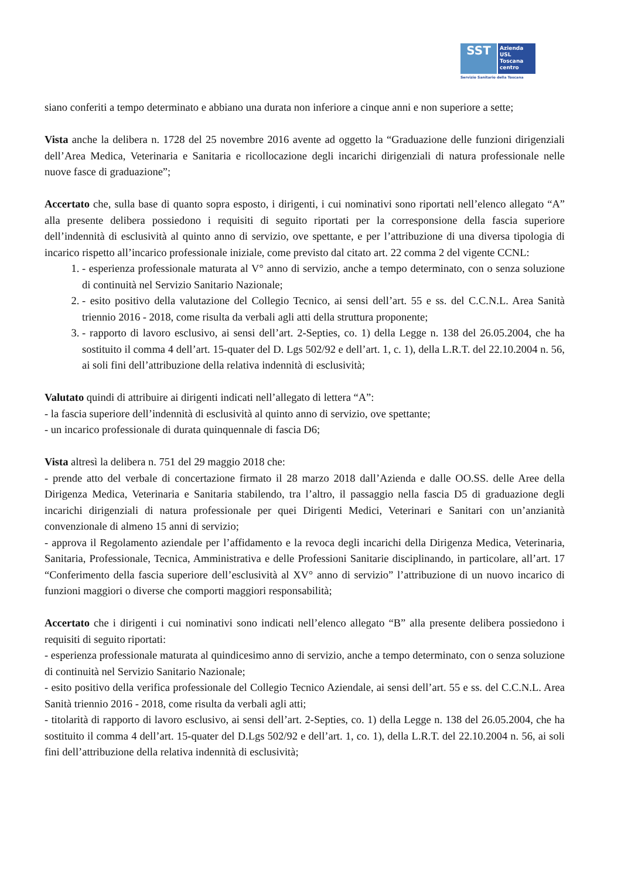SST
Azienda
USL
Toscana
centro
Servizio Sanitario della Toscana
siano conferiti a tempo determinato e abbiano una durata non inferiore a cinque anni e non superiore a sette;
Vista anche la delibera n. 1728 del 25 novembre 2016 avente ad oggetto la “Graduazione delle funzioni dirigenziali dell’Area Medica, Veterinaria e Sanitaria e ricollocazione degli incarichi dirigenziali di natura professionale nelle nuove fasce di graduazione”;
Accertato che, sulla base di quanto sopra esposto, i dirigenti, i cui nominativi sono riportati nell’elenco allegato “A” alla presente delibera possiedono i requisiti di seguito riportati per la corresponsione della fascia superiore dell’indennità di esclusività al quinto anno di servizio, ove spettante, e per l’attribuzione di una diversa tipologia di incarico rispetto all’incarico professionale iniziale, come previsto dal citato art. 22 comma 2 del vigente CCNL:
1. - esperienza professionale maturata al V° anno di servizio, anche a tempo determinato, con o senza soluzione di continuità nel Servizio Sanitario Nazionale;
2. - esito positivo della valutazione del Collegio Tecnico, ai sensi dell’art. 55 e ss. del C.C.N.L. Area Sanità triennio 2016 - 2018, come risulta da verbali agli atti della struttura proponente;
3. - rapporto di lavoro esclusivo, ai sensi dell’art. 2-Septies, co. 1) della Legge n. 138 del 26.05.2004, che ha sostituito il comma 4 dell’art. 15-quater del D. Lgs 502/92 e dell’art. 1, c. 1), della L.R.T. del 22.10.2004 n. 56, ai soli fini dell’attribuzione della relativa indennità di esclusività;
Valutato quindi di attribuire ai dirigenti indicati nell’allegato di lettera “A”:
- la fascia superiore dell’indennità di esclusività al quinto anno di servizio, ove spettante;
- un incarico professionale di durata quinquennale di fascia D6;
Vista altresì la delibera n. 751 del 29 maggio 2018 che:
- prende atto del verbale di concertazione firmato il 28 marzo 2018 dall’Azienda e dalle OO.SS. delle Aree della Dirigenza Medica, Veterinaria e Sanitaria stabilendo, tra l’altro, il passaggio nella fascia D5 di graduazione degli incarichi dirigenziali di natura professionale per quei Dirigenti Medici, Veterinari e Sanitari con un’anzianità convenzionale di almeno 15 anni di servizio;
- approva il Regolamento aziendale per l’affidamento e la revoca degli incarichi della Dirigenza Medica, Veterinaria, Sanitaria, Professionale, Tecnica, Amministrativa e delle Professioni Sanitarie disciplinando, in particolare, all’art. 17 “Conferimento della fascia superiore dell’esclusività al XV° anno di servizio” l’attribuzione di un nuovo incarico di funzioni maggiori o diverse che comporti maggiori responsabilità;
Accertato che i dirigenti i cui nominativi sono indicati nell’elenco allegato “B” alla presente delibera possiedono i requisiti di seguito riportati:
- esperienza professionale maturata al quindicesimo anno di servizio, anche a tempo determinato, con o senza soluzione di continuità nel Servizio Sanitario Nazionale;
- esito positivo della verifica professionale del Collegio Tecnico Aziendale, ai sensi dell’art. 55 e ss. del C.C.N.L. Area Sanità triennio 2016 - 2018, come risulta da verbali agli atti;
- titolarità di rapporto di lavoro esclusivo, ai sensi dell’art. 2-Septies, co. 1) della Legge n. 138 del 26.05.2004, che ha sostituito il comma 4 dell’art. 15-quater del D.Lgs 502/92 e dell’art. 1, co. 1), della L.R.T. del 22.10.2004 n. 56, ai soli fini dell’attribuzione della relativa indennità di esclusività;